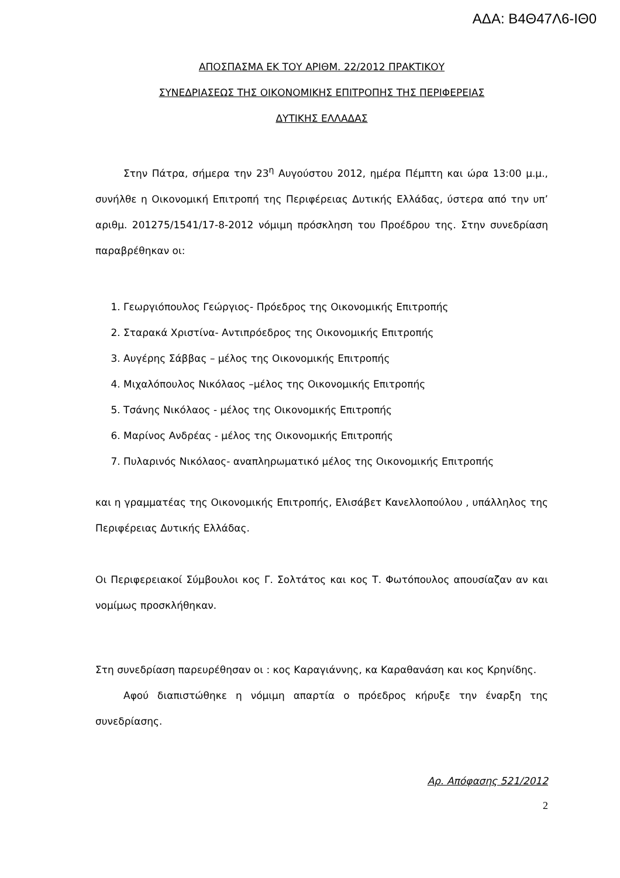ΑΔΑ: Β4Θ47Λ6-ΙΘ0
ΑΠΟΣΠΑΣΜΑ ΕΚ ΤΟΥ ΑΡΙΘΜ. 22/2012 ΠΡΑΚΤΙΚΟΥ
ΣΥΝΕΔΡΙΑΣΕΩΣ ΤΗΣ ΟΙΚΟΝΟΜΙΚΗΣ ΕΠΙΤΡΟΠΗΣ ΤΗΣ ΠΕΡΙΦΕΡΕΙΑΣ
ΔΥΤΙΚΗΣ ΕΛΛΑΔΑΣ
Στην Πάτρα, σήμερα την 23<sup>η</sup> Αυγούστου 2012, ημέρα Πέμπτη και ώρα 13:00 μ.μ., συνήλθε η Οικονομική Επιτροπή της Περιφέρειας Δυτικής Ελλάδας, ύστερα από την υπ’ αριθμ. 201275/1541/17-8-2012 νόμιμη πρόσκληση του Προέδρου της. Στην συνεδρίαση παραβρέθηκαν οι:
1. Γεωργιόπουλος Γεώργιος- Πρόεδρος της Οικονομικής Επιτροπής
2. Σταρακά Χριστίνα- Αντιπρόεδρος της Οικονομικής Επιτροπής
3. Αυγέρης Σάββας – μέλος της Οικονομικής Επιτροπής
4. Μιχαλόπουλος Νικόλαος –μέλος της Οικονομικής Επιτροπής
5. Τσάνης Νικόλαος - μέλος της Οικονομικής Επιτροπής
6. Μαρίνος Ανδρέας - μέλος της Οικονομικής Επιτροπής
7. Πυλαρινός Νικόλαος- αναπληρωματικό μέλος της Οικονομικής Επιτροπής
και η γραμματέας της Οικονομικής Επιτροπής, Ελισάβετ Κανελλοπούλου , υπάλληλος της Περιφέρειας Δυτικής Ελλάδας.
Οι Περιφερειακοί Σύμβουλοι κος Γ. Σολτάτος και κος Τ. Φωτόπουλος απουσίαζαν αν και νομίμως προσκλήθηκαν.
Στη συνεδρίαση παρευρέθησαν οι : κος Καραγιάννης, κα Καραθανάση και κος Κρηνίδης.
Αφού διαπιστώθηκε η νόμιμη απαρτία ο πρόεδρος κήρυξε την έναρξη της συνεδρίασης.
Αρ. Απόφασης 521/2012
2